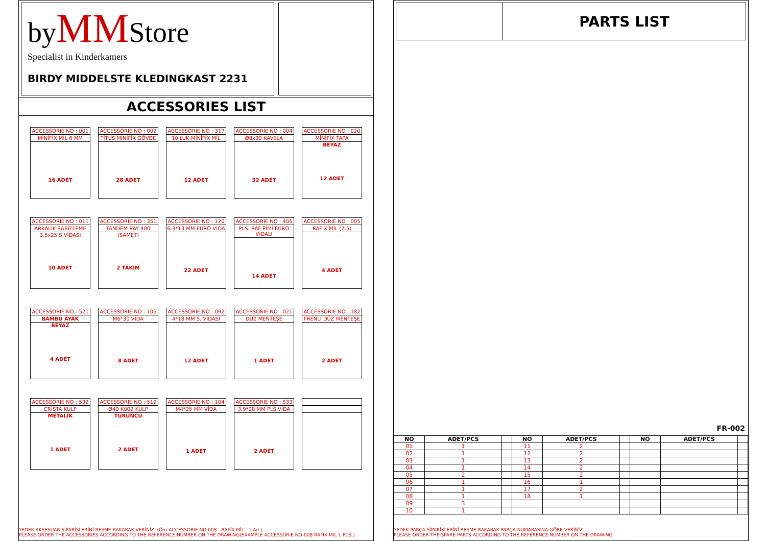byMMStore
Specialist in Kinderkamers
BIRDY MIDDELSTE KLEDINGKAST 2231
ACCESSORIES LIST
ACCESSORIE NO : 001
MİNİFİX MİL 6 MM
16 ADET
ACCESSORIE NO : 002
TİTUS MİNİFİX GÖVDE
28 ADET
ACCESSORIE NO : 317
10'LUK MİNİFİX MİL
12 ADET
ACCESSORIE NO : 004
Ø8x30 KAVELA
32 ADET
ACCESSORIE NO : 020
MİNİFİX TAPA
BEYAZ
12 ADET
ACCESSORIE NO : 011
ARKALIK SABİTLEME
3.5x25 S.VİDASI
10 ADET
ACCESSORIE NO : 351
TANDEM RAY 400
(SAMET)
2 TAKIM
ACCESSORIE NO : 120
6.3*13 MM EURO VİDA
22 ADET
ACCESSORIE NO : 406
PLS. RAF PİMİ EURO VİDALI
14 ADET
ACCESSORIE NO : 005
RAFİX MİL (7.5)
4 ADET
ACCESSORIE NO : 521
BAMBU AYAK
BEYAZ
4 ADET
ACCESSORIE NO : 105
M6*30 VİDA
8 ADET
ACCESSORIE NO : 092
4*18 MM S. VİDASI
12 ADET
ACCESSORIE NO : 021
DÜZ MENTEŞE
1 ADET
ACCESSORIE NO : 182
FRENLİ DÜZ MENTEŞE
2 ADET
ACCESSORIE NO : 532
CRİSTA KULP
METALİK
1 ADET
ACCESSORIE NO : 519
Ø40 K002 KULP
TURUNCU
2 ADET
ACCESSORIE NO : 104
M4*25 MM VİDA
1 ADET
ACCESSORIE NO : 533
3,9*28 MM PLS.VİDA
2 ADET
YEDEK AKSESUAR SİPARİŞLERİNİ RESME BAKARAK VERİNİZ. (Örn:ACCESSORIE.NO:008 - RAFİX MİL - 1 Ad.)
PLEASE ORDER THE ACCESSORIES ACCORDING TO THE REFERENCE NUMBER ON THE DRAWING(EXAMPLE ACCESSORIE NO-008 RAFIX MIL 1.PCS.)
PARTS LIST
FR-002
| NO | ADET/PCS | | NO | ADET/PCS | | NO | ADET/PCS | |
| --- | --- | --- | --- | --- | --- | --- | --- | --- |
| 01 | 1 | | 11 | 2 | | | | |
| 02 | 1 | | 12 | 2 | | | | |
| 03 | 1 | | 13 | 2 | | | | |
| 04 | 1 | | 14 | 2 | | | | |
| 05 | 2 | | 15 | 2 | | | | |
| 06 | 1 | | 16 | 1 | | | | |
| 07 | 1 | | 17 | 2 | | | | |
| 08 | 1 | | 18 | 1 | | | | |
| 09 | 3 | | | | | | | |
| 10 | 1 | | | | | | | |
YEDEK PARÇA SİPARİŞLERİNİ RESME BAKARAK PARÇA NUMARASINA GÖRE VERİNİZ
PLEASE ORDER THE SPARE PARTS ACCORDING TO THE REFERENCE NUMBER ON THE DRAWING